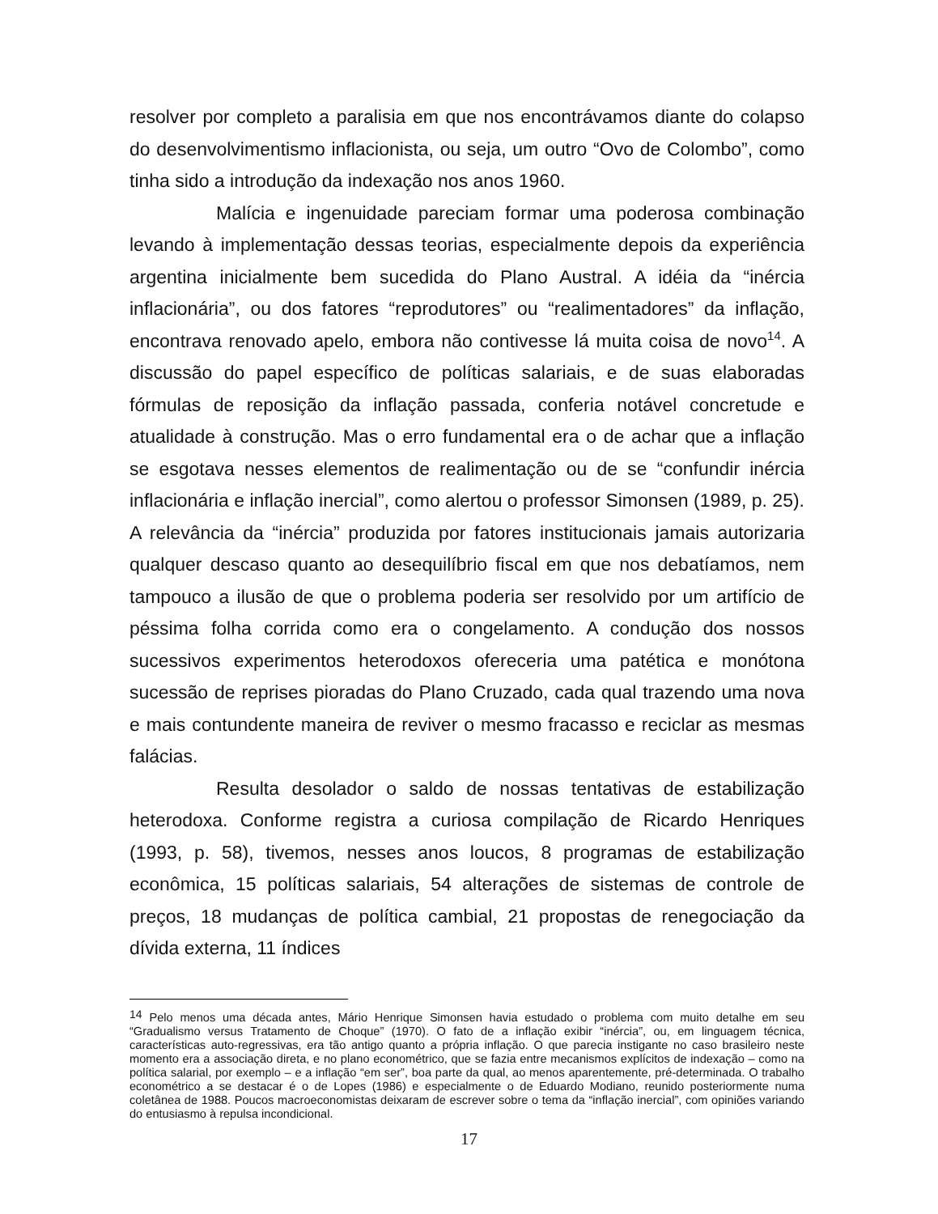resolver por completo a paralisia em que nos encontrávamos diante do colapso do desenvolvimentismo inflacionista, ou seja, um outro “Ovo de Colombo”, como tinha sido a introdução da indexação nos anos 1960.
Malícia e ingenuidade pareciam formar uma poderosa combinação levando à implementação dessas teorias, especialmente depois da experiência argentina inicialmente bem sucedida do Plano Austral. A idéia da “inércia inflacionária”, ou dos fatores “reprodutores” ou “realimentadores” da inflação, encontrava renovado apelo, embora não contivesse lá muita coisa de novo<sup>14</sup>. A discussão do papel específico de políticas salariais, e de suas elaboradas fórmulas de reposição da inflação passada, conferia notável concretude e atualidade à construção. Mas o erro fundamental era o de achar que a inflação se esgotava nesses elementos de realimentação ou de se “confundir inércia inflacionária e inflação inercial”, como alertou o professor Simonsen (1989, p. 25). A relevância da “inércia” produzida por fatores institucionais jamais autorizaria qualquer descaso quanto ao desequilíbrio fiscal em que nos debatíamos, nem tampouco a ilusão de que o problema poderia ser resolvido por um artifício de péssima folha corrida como era o congelamento. A condução dos nossos sucessivos experimentos heterodoxos ofereceria uma patética e monótona sucessão de reprises pioradas do Plano Cruzado, cada qual trazendo uma nova e mais contundente maneira de reviver o mesmo fracasso e reciclar as mesmas falácias.
Resulta desolador o saldo de nossas tentativas de estabilização heterodoxa. Conforme registra a curiosa compilação de Ricardo Henriques (1993, p. 58), tivemos, nesses anos loucos, 8 programas de estabilização econômica, 15 políticas salariais, 54 alterações de sistemas de controle de preços, 18 mudanças de política cambial, 21 propostas de renegociação da dívida externa, 11 índices
<sup>14</sup> Pelo menos uma década antes, Mário Henrique Simonsen havia estudado o problema com muito detalhe em seu “Gradualismo versus Tratamento de Choque” (1970). O fato de a inflação exibir “inércia”, ou, em linguagem técnica, características auto-regressivas, era tão antigo quanto a própria inflação. O que parecia instigante no caso brasileiro neste momento era a associação direta, e no plano econométrico, que se fazia entre mecanismos explícitos de indexação – como na política salarial, por exemplo – e a inflação “em ser”, boa parte da qual, ao menos aparentemente, pré-determinada. O trabalho econométrico a se destacar é o de Lopes (1986) e especialmente o de Eduardo Modiano, reunido posteriormente numa coletânea de 1988. Poucos macroeconomistas deixaram de escrever sobre o tema da “inflação inercial”, com opiniões variando do entusiasmo à repulsa incondicional.
17